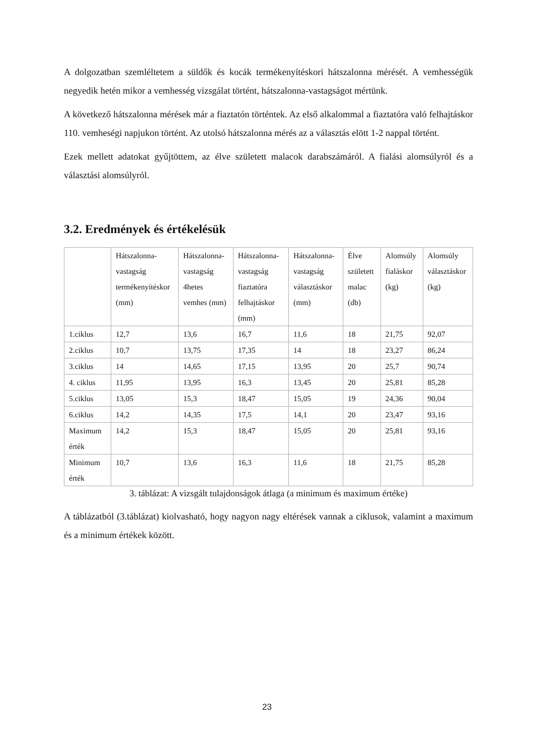A dolgozatban szemléltetem a süldők és kocák termékenyítéskori hátszalonna mérését. A vemhességük negyedik hetén mikor a vemhesség vizsgálat történt, hátszalonna-vastagságot mértünk.
A következő hátszalonna mérések már a fiaztatón történtek. Az első alkalommal a fiaztatóra való felhajtáskor 110. vemheségi napjukon történt. Az utolsó hátszalonna mérés az a választás elött 1-2 nappal történt.
Ezek mellett adatokat gyűjtöttem, az élve született malacok darabszámáról. A fialási alomsúlyról és a választási alomsúlyról.
3.2. Eredmények és értékelésük
| | Hátszalonna-vastagság termékenyítéskor (mm) | Hátszalonna-vastagság 4hetes vemhes (mm) | Hátszalonna-vastagság fiaztatóra felhajtáskor (mm) | Hátszalonna-vastagság választáskor (mm) | Élve született malac (db) | Alomsúly fialáskor (kg) | Alomsúly választáskor (kg) |
| 1.ciklus | 12,7 | 13,6 | 16,7 | 11,6 | 18 | 21,75 | 92,07 |
| 2.ciklus | 10,7 | 13,75 | 17,35 | 14 | 18 | 23,27 | 86,24 |
| 3.ciklus | 14 | 14,65 | 17,15 | 13,95 | 20 | 25,7 | 90,74 |
| 4. ciklus | 11,95 | 13,95 | 16,3 | 13,45 | 20 | 25,81 | 85,28 |
| 5.ciklus | 13,05 | 15,3 | 18,47 | 15,05 | 19 | 24,36 | 90,04 |
| 6.ciklus | 14,2 | 14,35 | 17,5 | 14,1 | 20 | 23,47 | 93,16 |
| Maximum érték | 14,2 | 15,3 | 18,47 | 15,05 | 20 | 25,81 | 93,16 |
| Minimum érték | 10,7 | 13,6 | 16,3 | 11,6 | 18 | 21,75 | 85,28 |
3. táblázat: A vizsgált tulajdonságok átlaga (a minimum és maximum értéke)
A táblázatból (3.táblázat) kiolvasható, hogy nagyon nagy eltérések vannak a ciklusok, valamint a maximum és a minimum értékek között.
23